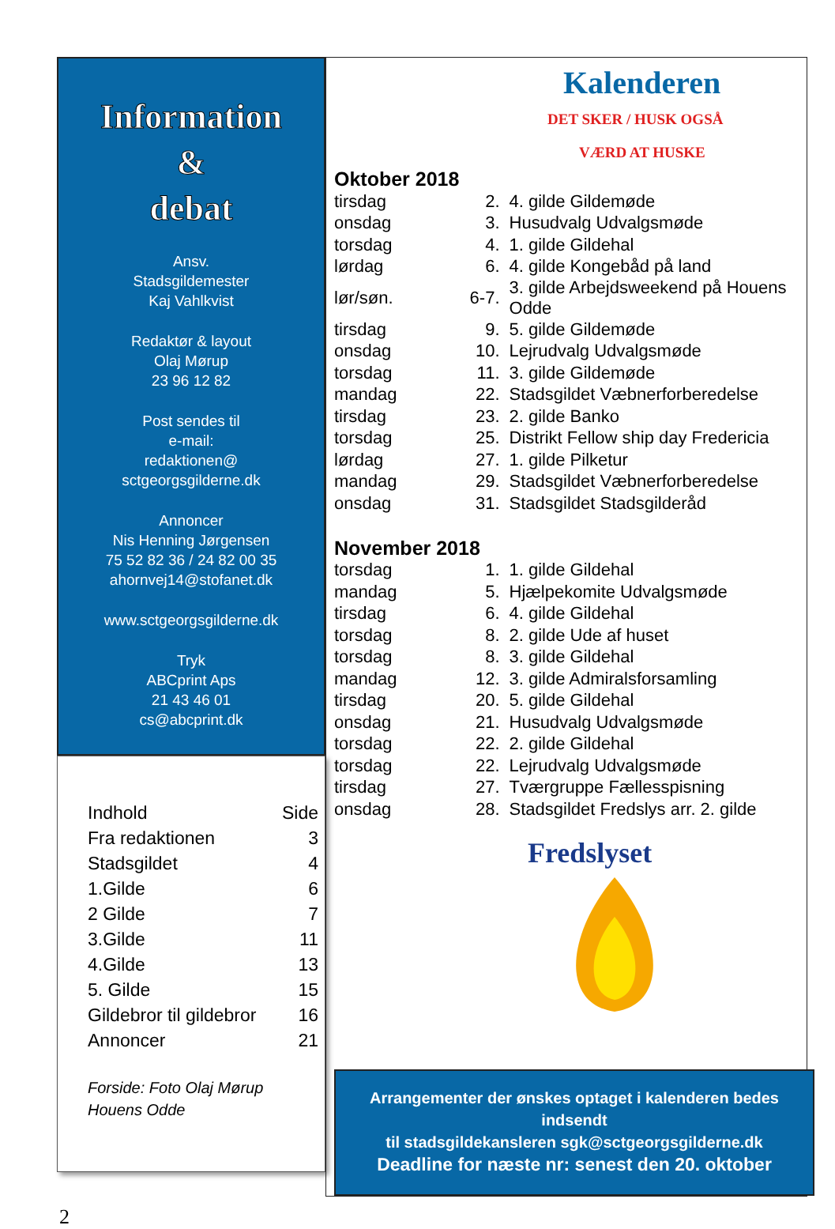Information
&
debat
Ansv.
Stadsgildemester
Kaj Vahlkvist
Redaktør & layout
Olaj Mørup
23 96 12 82
Post sendes til
e-mail:
redaktionen@
sctgeorgsgilderne.dk
Annoncer
Nis Henning Jørgensen
75 52 82 36 / 24 82 00 35
ahornvej14@stofanet.dk
www.sctgeorgsgilderne.dk
Tryk
ABCprint Aps
21 43 46 01
cs@abcprint.dk
Indhold Side
Fra redaktionen 3
Stadsgildet 4
1.Gilde 6
2 Gilde 7
3.Gilde 11
4.Gilde 13
5. Gilde 15
Gildebror til gildebror 16
Annoncer 21
Forside: Foto Olaj Mørup
Houens Odde
Kalenderen
DET SKER / HUSK OGSÅ
VÆRD AT HUSKE
Oktober 2018
| tirsdag | 2. | 4. gilde Gildemøde |
| onsdag | 3. | Husudvalg Udvalgsmøde |
| torsdag | 4. | 1. gilde Gildehal |
| lørdag | 6. | 4. gilde Kongebåd på land |
| lør/søn. | 6-7. | 3. gilde Arbejdsweekend på Houens Odde |
| tirsdag | 9. | 5. gilde Gildemøde |
| onsdag | 10. | Lejrudvalg Udvalgsmøde |
| torsdag | 11. | 3. gilde Gildemøde |
| mandag | 22. | Stadsgildet Væbnerforberedelse |
| tirsdag | 23. | 2. gilde Banko |
| torsdag | 25. | Distrikt Fellow ship day Fredericia |
| lørdag | 27. | 1. gilde Pilketur |
| mandag | 29. | Stadsgildet Væbnerforberedelse |
| onsdag | 31. | Stadsgildet Stadsgilderåd |
November 2018
| torsdag | 1. | 1. gilde Gildehal |
| mandag | 5. | Hjælpekomite Udvalgsmøde |
| tirsdag | 6. | 4. gilde Gildehal |
| torsdag | 8. | 2. gilde Ude af huset |
| torsdag | 8. | 3. gilde Gildehal |
| mandag | 12. | 3. gilde Admiralsforsamling |
| tirsdag | 20. | 5. gilde Gildehal |
| onsdag | 21. | Husudvalg Udvalgsmøde |
| torsdag | 22. | 2. gilde Gildehal |
| torsdag | 22. | Lejrudvalg Udvalgsmøde |
| tirsdag | 27. | Tværgruppe Fællesspisning |
| onsdag | 28. | Stadsgildet Fredslys arr. 2. gilde |
Fredslyset
Arrangementer der ønskes optaget i kalenderen bedes indsendt
til stadsgildekansleren sgk@sctgeorgsgilderne.dk
Deadline for næste nr: senest den 20. oktober
2